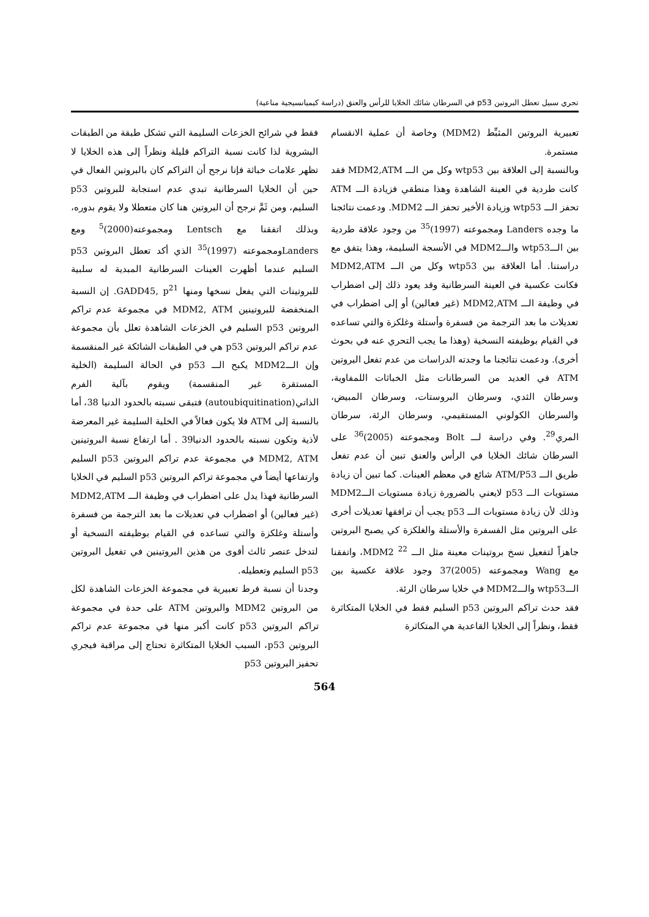تحري سبيل تعطل البروتين p53 في السرطان شائك الخلايا للرأس والعنق (دراسة كيميانسيجية مناعية)
تعبيرية البروتين المثبِّط (MDM2) وخاصة أن عملية الانقسام مستمرة.
وبالنسبة إلى العلاقة بين wtp53 وكل من الـــ MDM2,ATM فقد كانت طردية في العينة الشاهدة وهذا منطقي فزيادة الـــ ATM تحفز الـــ wtp53 وزيادة الأخير تحفز الـــ MDM2. ودعمت نتائجنا ما وجده Landers ومجموعته (1997)<sup>35</sup> من وجود علاقة طردية بين الـــwtp53 والـــMDM2 في الأنسجة السليمة، وهذا يتفق مع دراستنا. أما العلاقة بين wtp53 وكل من الـــ MDM2,ATM فكانت عكسية في العينة السرطانية وقد يعود ذلك إلى اضطراب في وظيفة الـــ MDM2,ATM (غير فعالين) أو إلى اضطراب في تعديلات ما بعد الترجمة من فسفرة وأستلة وغلكزة والتي تساعده في القيام بوظيفته النسخية (وهذا ما يجب التحري عنه في بحوث أخرى). ودعمت نتائجنا ما وجدته الدراسات من عدم تفعل البروتين ATM في العديد من السرطانات مثل الخباثات اللمفاوية، وسرطان الثدي، وسرطان البروستات، وسرطان المبيض، والسرطان الكولوني المستقيمي، وسرطان الرئة، سرطان المري<sup>29</sup>. وفي دراسة لـــ Bolt ومجموعته (2005)<sup>36</sup> على السرطان شائك الخلايا في الرأس والعنق تبين أن عدم تفعل طريق الـــ ATM/P53 شائع في معظم العينات. كما تبين أن زيادة مستويات الـــ p53 لايعني بالضرورة زيادة مستويات الـــMDM2 وذلك لأن زيادة مستويات الـــ p53 يجب أن ترافقها تعديلات أخرى على البروتين مثل الفسفرة والأستلة والغلكزة كي يصبح البروتين جاهزاً لتفعيل نسخ بروتينات معينة مثل الـــ MDM2 <sup>22</sup>، واتفقنا مع Wang ومجموعته (2005)37 وجود علاقة عكسية بين الـــwtp53 والـــMDM2 في خلايا سرطان الرئة.
فقد حدث تراكم البروتين p53 السليم فقط في الخلايا المتكاثرة فقط، ونظراً إلى الخلايا القاعدية هي المتكاثرة
فقط في شرائح الخزعات السليمة التي تشكل طبقة من الطبقات البشروية لذا كانت نسبة التراكم قليلة ونظراً إلى هذه الخلايا لا تظهر علامات خباثة فإنا نرجح أن التراكم كان بالبروتين الفعال في حين أن الخلايا السرطانية تبدي عدم استجابة للبروتين p53 السليم، ومن ثَمَّ نرجح أن البروتين هنا كان متعطلا ولا يقوم بدوره، وبذلك اتفقنا مع Lentsch ومجموعته(2000)<sup>5</sup> ومع Landersومجموعته (1997)<sup>35</sup> الذي أكد تعطل البروتين p53 السليم عندما أظهرت العينات السرطانية المبدية له سلبية للبروتينات التي يفعل نسخها ومنها GADD45, p<sup>21</sup>. إن النسبة المنخفضة للبروتينين MDM2, ATM في مجموعة عدم تراكم البروتين p53 السليم في الخزعات الشاهدة تعلل بأن مجموعة عدم تراكم البروتين p53 هي في الطبقات الشائكة غير المنقسمة وإن الـــMDM2 يكبح الـــ p53 في الحالة السليمة (الخلية المستقرة غير المنقسمة) ويقوم بآلية الفرم الذاتي(autoubiquitination) فتبقى نسبته بالحدود الدنيا 38، أما بالنسبة إلى ATM فلا يكون فعالاً في الخلية السليمة غير المعرضة لأذية وتكون نسبته بالحدود الدنيا39 . أما ارتفاع نسبة البروتينين MDM2, ATM في مجموعة عدم تراكم البروتين p53 السليم وارتفاعها أيضاً في مجموعة تراكم البروتين p53 السليم في الخلايا السرطانية فهذا يدل على اضطراب في وظيفة الـــ MDM2,ATM (غير فعالين) أو اضطراب في تعديلات ما بعد الترجمة من فسفرة وأستلة وغلكزة والتي تساعده في القيام بوظيفته النسخية أو لتدخل عنصر ثالث أقوى من هذين البروتينين في تفعيل البروتين p53 السليم وتعطيله.
وجدنا أن نسبة فرط تعبيرية في مجموعة الخزعات الشاهدة لكل من البروتين MDM2 والبروتين ATM على حدة في مجموعة تراكم البروتين p53 كانت أكبر منها في مجموعة عدم تراكم البروتين p53، السبب الخلايا المتكاثرة تحتاج إلى مراقبة فيجري تحفيز البروتين p53
564